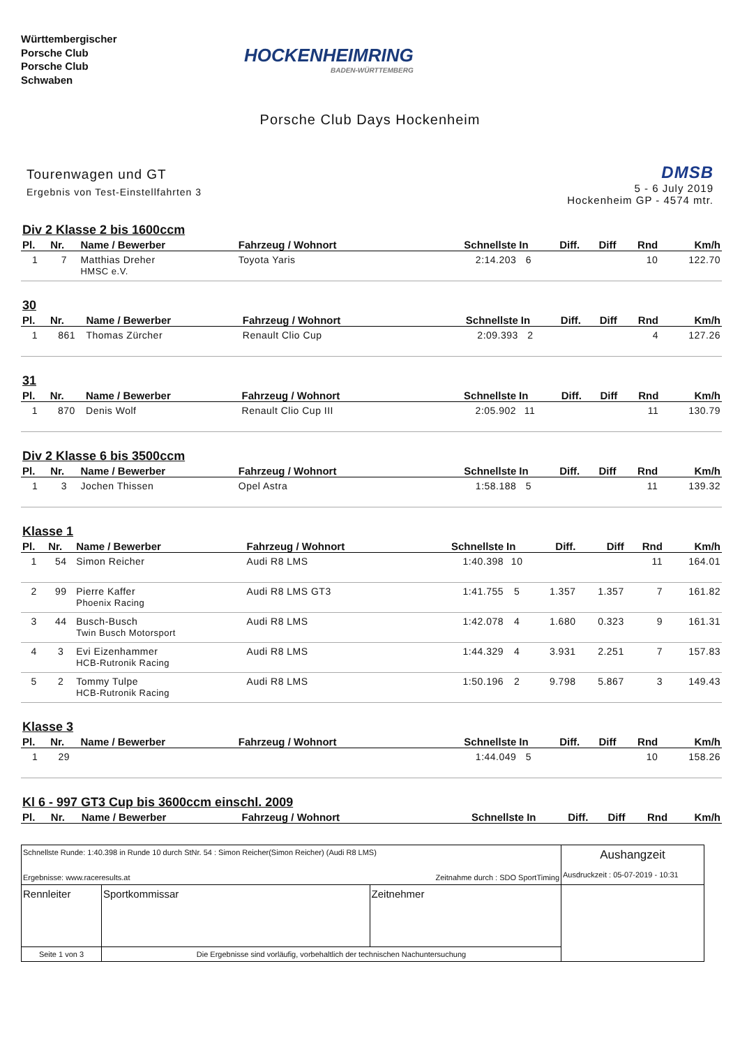Württembergischer
Porsche Club
Porsche Club
Schwaben
HOCKENHEIMRING
BADEN-WÜRTTEMBERG
Porsche Club Days Hockenheim
Tourenwagen und GT
Ergebnis von Test-Einstellfahrten 3
DMSB
5 - 6 July 2019
Hockenheim GP - 4574 mtr.
Div 2 Klasse 2 bis 1600ccm
| Pl. | Nr. | Name / Bewerber | Fahrzeug / Wohnort | Schnellste | In | Diff. | Diff | Rnd | Km/h |
| --- | --- | --- | --- | --- | --- | --- | --- | --- | --- |
| 1 | 7 | Matthias Dreher HMSC e.V. | Toyota Yaris | 2:14.203 | 6 | | | 10 | 122.70 |
30
| Pl. | Nr. | Name / Bewerber | Fahrzeug / Wohnort | Schnellste | In | Diff. | Diff | Rnd | Km/h |
| --- | --- | --- | --- | --- | --- | --- | --- | --- | --- |
| 1 | 861 | Thomas Zürcher | Renault Clio Cup | 2:09.393 | 2 | | | 4 | 127.26 |
31
| Pl. | Nr. | Name / Bewerber | Fahrzeug / Wohnort | Schnellste | In | Diff. | Diff | Rnd | Km/h |
| --- | --- | --- | --- | --- | --- | --- | --- | --- | --- |
| 1 | 870 | Denis Wolf | Renault Clio Cup III | 2:05.902 | 11 | | | 11 | 130.79 |
Div 2 Klasse 6 bis 3500ccm
| Pl. | Nr. | Name / Bewerber | Fahrzeug / Wohnort | Schnellste | In | Diff. | Diff | Rnd | Km/h |
| --- | --- | --- | --- | --- | --- | --- | --- | --- | --- |
| 1 | 3 | Jochen Thissen | Opel Astra | 1:58.188 | 5 | | | 11 | 139.32 |
Klasse 1
| Pl. | Nr. | Name / Bewerber | Fahrzeug / Wohnort | Schnellste | In | Diff. | Diff | Rnd | Km/h |
| --- | --- | --- | --- | --- | --- | --- | --- | --- | --- |
| 1 | 54 | Simon Reicher | Audi R8 LMS | 1:40.398 | 10 | | | 11 | 164.01 |
| 2 | 99 | Pierre Kaffer Phoenix Racing | Audi R8 LMS GT3 | 1:41.755 | 5 | 1.357 | 1.357 | 7 | 161.82 |
| 3 | 44 | Busch-Busch Twin Busch Motorsport | Audi R8 LMS | 1:42.078 | 4 | 1.680 | 0.323 | 9 | 161.31 |
| 4 | 3 | Evi Eizenhammer HCB-Rutronik Racing | Audi R8 LMS | 1:44.329 | 4 | 3.931 | 2.251 | 7 | 157.83 |
| 5 | 2 | Tommy Tulpe HCB-Rutronik Racing | Audi R8 LMS | 1:50.196 | 2 | 9.798 | 5.867 | 3 | 149.43 |
Klasse 3
| Pl. | Nr. | Name / Bewerber | Fahrzeug / Wohnort | Schnellste | In | Diff. | Diff | Rnd | Km/h |
| --- | --- | --- | --- | --- | --- | --- | --- | --- | --- |
| 1 | 29 | | | 1:44.049 | 5 | | | 10 | 158.26 |
Kl 6 - 997 GT3 Cup bis 3600ccm einschl. 2009
| Pl. | Nr. | Name / Bewerber | Fahrzeug / Wohnort | Schnellste | In | Diff. | Diff | Rnd | Km/h |
| --- | --- | --- | --- | --- | --- | --- | --- | --- | --- |
| Schnellste Runde: 1:40.398 in Runde 10 durch StNr. 54 : Simon Reicher(Simon Reicher) (Audi R8 LMS) Ergebnisse: www.raceresults.at Zeitnahme durch : SDO SportTiming | | | | Aushangzeit Ausdruckzeit : 05-07-2019 - 10:31 |
| Rennleiter | | Sportkommissar | Zeitnehmer | |
| Seite 1 von 3 | Die Ergebnisse sind vorläufig, vorbehaltlich der technischen Nachuntersuchung | | | |